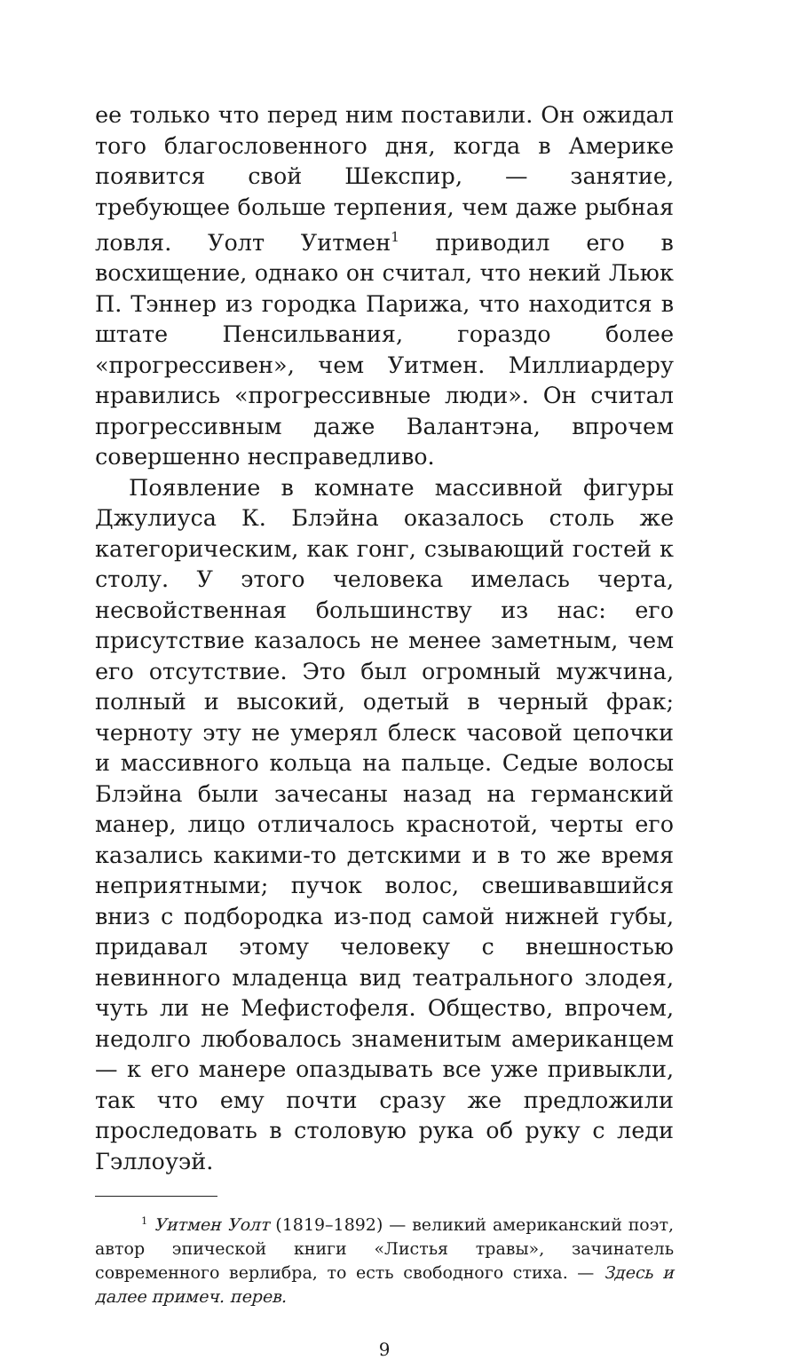ее только что перед ним поставили. Он ожидал того благословенного дня, когда в Америке появится свой Шекспир, — занятие, требующее больше терпения, чем даже рыбная ловля. Уолт Уитмен<sup>1</sup> приводил его в восхищение, однако он считал, что некий Льюк П. Тэннер из городка Парижа, что находится в штате Пенсильвания, гораздо более «прогрессивен», чем Уитмен. Миллиардеру нравились «прогрессивные люди». Он считал прогрессивным даже Валантэна, впрочем совершенно несправедливо.
Появление в комнате массивной фигуры Джулиуса К. Блэйна оказалось столь же категорическим, как гонг, сзывающий гостей к столу. У этого человека имелась черта, несвойственная большинству из нас: его присутствие казалось не менее заметным, чем его отсутствие. Это был огромный мужчина, полный и высокий, одетый в черный фрак; черноту эту не умерял блеск часовой цепочки и массивного кольца на пальце. Седые волосы Блэйна были зачесаны назад на германский манер, лицо отличалось краснотой, черты его казались какими-то детскими и в то же время неприятными; пучок волос, свешивавшийся вниз с подбородка из-под самой нижней губы, придавал этому человеку с внешностью невинного младенца вид театрального злодея, чуть ли не Мефистофеля. Общество, впрочем, недолго любовалось знаменитым американцем — к его манере опаздывать все уже привыкли, так что ему почти сразу же предложили проследовать в столовую рука об руку с леди Гэллоуэй.
<sup>1</sup> Уитмен Уолт (1819–1892) — великий американский поэт, автор эпической книги «Листья травы», зачинатель современного верлибра, то есть свободного стиха. — Здесь и далее примеч. перев.
9